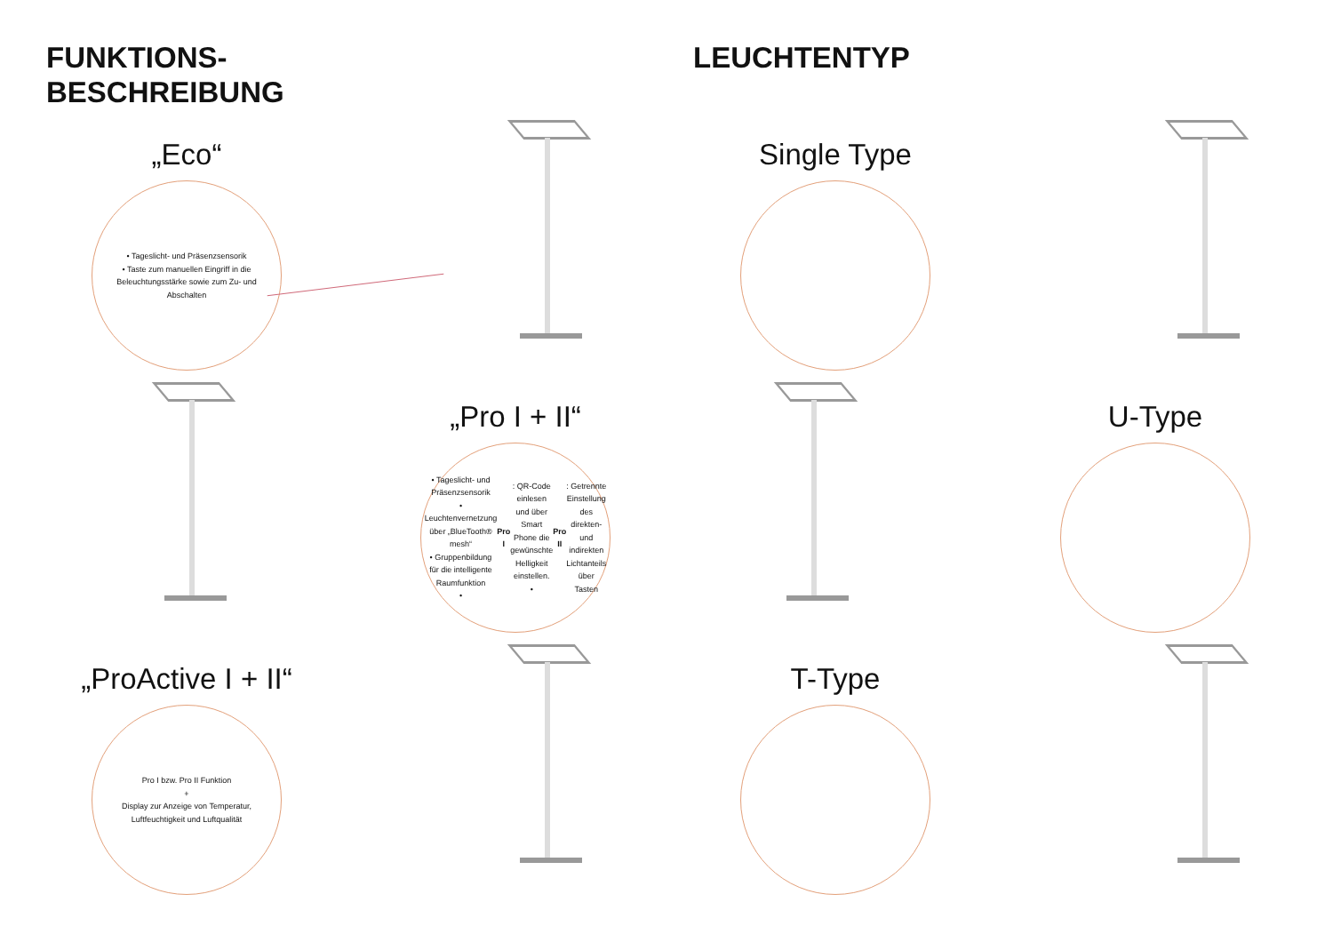FUNKTIONS-
BESCHREIBUNG
„Eco“
• Tageslicht- und Präsenzsensorik
• Taste zum manuellen Eingriff in die Beleuchtungsstärke sowie zum Zu- und Abschalten
„Pro I + II“
• Tageslicht- und Präsenzsensorik
• Leuchtenvernetzung über „BlueTooth® mesh“
• Gruppenbildung für die intelligente Raumfunktion
• Pro I : QR-Code einlesen und über Smart Phone die gewünschte Helligkeit einstellen.
• Pro II : Getrennte Einstellung des direkten- und indirekten Lichtanteils über Tasten
„ProActive I + II“
Pro I bzw. Pro II Funktion
+
Display zur Anzeige von Temperatur, Luftfeuchtigkeit und Luftqualität
LEUCHTENTYP
Single Type
U-Type
T-Type